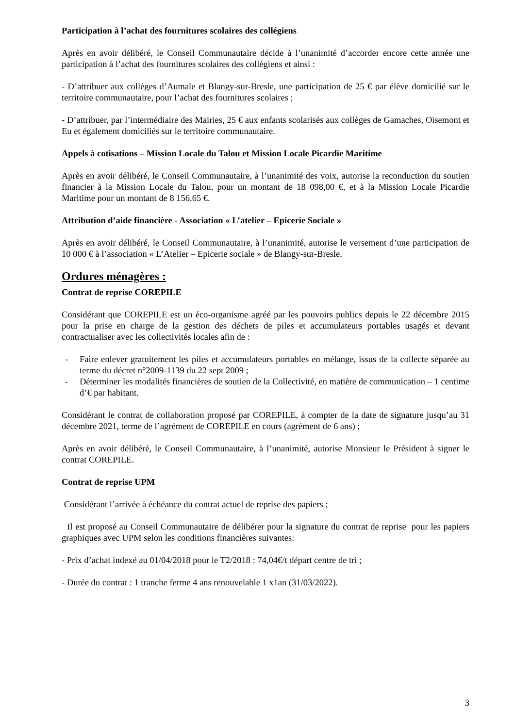Participation à l’achat des fournitures scolaires des collégiens
Après en avoir délibéré, le Conseil Communautaire décide à l’unanimité d’accorder encore cette année une participation à l’achat des fournitures scolaires des collégiens et ainsi :
- D’attribuer aux collèges d’Aumale et Blangy-sur-Bresle, une participation de 25 € par élève domicilié sur le territoire communautaire, pour l’achat des fournitures scolaires ;
- D’attribuer, par l’intermédiaire des Mairies, 25 € aux enfants scolarisés aux collèges de Gamaches, Oisemont et Eu et également domiciliés sur le territoire communautaire.
Appels à cotisations – Mission Locale du Talou et Mission Locale Picardie Maritime
Après en avoir délibéré, le Conseil Communautaire, à l’unanimité des voix, autorise la reconduction du soutien financier à la Mission Locale du Talou, pour un montant de 18 098,00 €, et à la Mission Locale Picardie Maritime pour un montant de 8 156,65 €.
Attribution d’aide financière - Association « L’atelier – Epicerie Sociale »
Après en avoir délibéré, le Conseil Communautaire, à l’unanimité, autorise le versement d’une participation de 10 000 € à l’association « L’Atelier – Epicerie sociale » de Blangy-sur-Bresle.
Ordures ménagères :
Contrat de reprise COREPILE
Considérant que COREPILE est un éco-organisme agréé par les pouvoirs publics depuis le 22 décembre 2015 pour la prise en charge de la gestion des déchets de piles et accumulateurs portables usagés et devant contractualiser avec les collectivités locales afin de :
- Faire enlever gratuitement les piles et accumulateurs portables en mélange, issus de la collecte séparée au terme du décret n°2009-1139 du 22 sept 2009 ;
- Déterminer les modalités financières de soutien de la Collectivité, en matière de communication – 1 centime d’€ par habitant.
Considérant le contrat de collaboration proposé par COREPILE, à compter de la date de signature jusqu’au 31 décembre 2021, terme de l’agrément de COREPILE en cours (agrément de 6 ans) ;
Après en avoir délibéré, le Conseil Communautaire, à l’unanimité, autorise Monsieur le Président à signer le contrat COREPILE.
Contrat de reprise UPM
Considérant l’arrivée à échéance du contrat actuel de reprise des papiers ;
Il est proposé au Conseil Communautaire de délibérer pour la signature du contrat de reprise pour les papiers graphiques avec UPM selon les conditions financières suivantes:
- Prix d’achat indexé au 01/04/2018 pour le T2/2018 : 74,04€/t départ centre de tri ;
- Durée du contrat : 1 tranche ferme 4 ans renouvelable 1 x1an (31/03/2022).
3